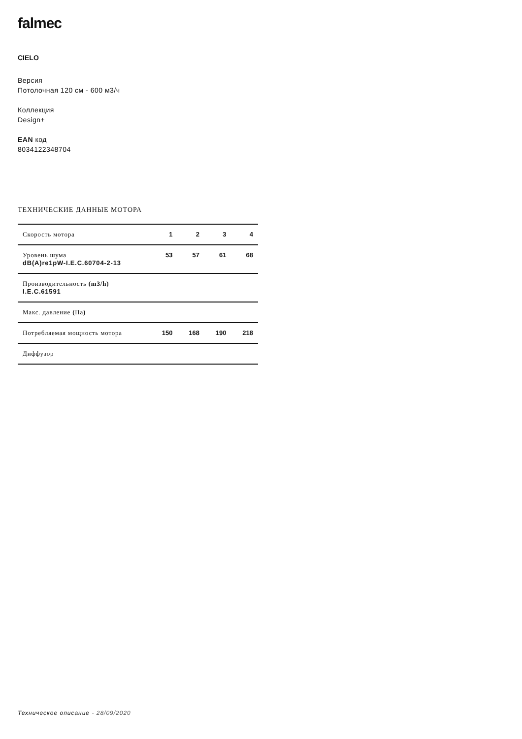falmec
CIELO
Версия
Потолочная 120 см - 600 м3/ч
Коллекция
Design+
EAN код
8034122348704
ТЕХНИЧЕСКИЕ ДАННЫЕ МОТОРА
| Скорость мотора | 1 | 2 | 3 | 4 |
| Уровень шума dB(A)re1pW-I.E.C.60704-2-13 | 53 | 57 | 61 | 68 |
| Производительность (m3/h) I.E.C.61591 | | | | |
| Макс. давление ( Па ) | | | | |
| Потребляемая мощность мотора | 150 | 168 | 190 | 218 |
| Диффузор | | | | |
Техническое описание - 28/09/2020